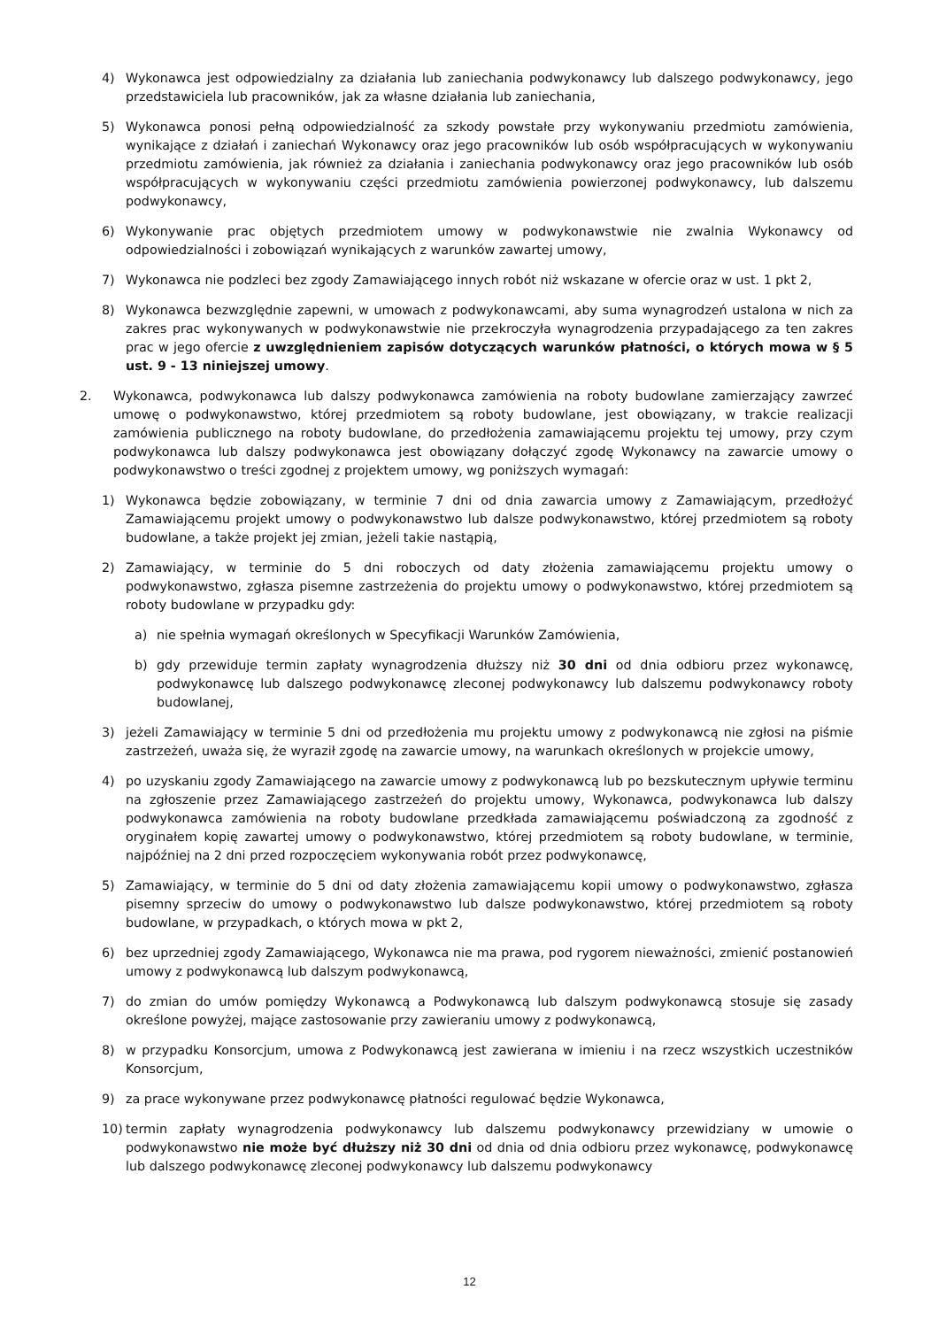4) Wykonawca jest odpowiedzialny za działania lub zaniechania podwykonawcy lub dalszego podwykonawcy, jego przedstawiciela lub pracowników, jak za własne działania lub zaniechania,
5) Wykonawca ponosi pełną odpowiedzialność za szkody powstałe przy wykonywaniu przedmiotu zamówienia, wynikające z działań i zaniechań Wykonawcy oraz jego pracowników lub osób współpracujących w wykonywaniu przedmiotu zamówienia, jak również za działania i zaniechania podwykonawcy oraz jego pracowników lub osób współpracujących w wykonywaniu części przedmiotu zamówienia powierzonej podwykonawcy, lub dalszemu podwykonawcy,
6) Wykonywanie prac objętych przedmiotem umowy w podwykonawstwie nie zwalnia Wykonawcy od odpowiedzialności i zobowiązań wynikających z warunków zawartej umowy,
7) Wykonawca nie podzleci bez zgody Zamawiającego innych robót niż wskazane w ofercie oraz w ust. 1 pkt 2,
8) Wykonawca bezwzględnie zapewni, w umowach z podwykonawcami, aby suma wynagrodzeń ustalona w nich za zakres prac wykonywanych w podwykonawstwie nie przekroczyła wynagrodzenia przypadającego za ten zakres prac w jego ofercie z uwzględnieniem zapisów dotyczących warunków płatności, o których mowa w § 5 ust. 9 - 13 niniejszej umowy.
2. Wykonawca, podwykonawca lub dalszy podwykonawca zamówienia na roboty budowlane zamierzający zawrzeć umowę o podwykonawstwo, której przedmiotem są roboty budowlane, jest obowiązany, w trakcie realizacji zamówienia publicznego na roboty budowlane, do przedłożenia zamawiającemu projektu tej umowy, przy czym podwykonawca lub dalszy podwykonawca jest obowiązany dołączyć zgodę Wykonawcy na zawarcie umowy o podwykonawstwo o treści zgodnej z projektem umowy, wg poniższych wymagań:
1) Wykonawca będzie zobowiązany, w terminie 7 dni od dnia zawarcia umowy z Zamawiającym, przedłożyć Zamawiającemu projekt umowy o podwykonawstwo lub dalsze podwykonawstwo, której przedmiotem są roboty budowlane, a także projekt jej zmian, jeżeli takie nastąpią,
2) Zamawiający, w terminie do 5 dni roboczych od daty złożenia zamawiającemu projektu umowy o podwykonawstwo, zgłasza pisemne zastrzeżenia do projektu umowy o podwykonawstwo, której przedmiotem są roboty budowlane w przypadku gdy:
a) nie spełnia wymagań określonych w Specyfikacji Warunków Zamówienia,
b) gdy przewiduje termin zapłaty wynagrodzenia dłuższy niż 30 dni od dnia odbioru przez wykonawcę, podwykonawcę lub dalszego podwykonawcę zleconej podwykonawcy lub dalszemu podwykonawcy roboty budowlanej,
3) jeżeli Zamawiający w terminie 5 dni od przedłożenia mu projektu umowy z podwykonawcą nie zgłosi na piśmie zastrzeżeń, uważa się, że wyraził zgodę na zawarcie umowy, na warunkach określonych w projekcie umowy,
4) po uzyskaniu zgody Zamawiającego na zawarcie umowy z podwykonawcą lub po bezskutecznym upływie terminu na zgłoszenie przez Zamawiającego zastrzeżeń do projektu umowy, Wykonawca, podwykonawca lub dalszy podwykonawca zamówienia na roboty budowlane przedkłada zamawiającemu poświadczoną za zgodność z oryginałem kopię zawartej umowy o podwykonawstwo, której przedmiotem są roboty budowlane, w terminie, najpóźniej na 2 dni przed rozpoczęciem wykonywania robót przez podwykonawcę,
5) Zamawiający, w terminie do 5 dni od daty złożenia zamawiającemu kopii umowy o podwykonawstwo, zgłasza pisemny sprzeciw do umowy o podwykonawstwo lub dalsze podwykonawstwo, której przedmiotem są roboty budowlane, w przypadkach, o których mowa w pkt 2,
6) bez uprzedniej zgody Zamawiającego, Wykonawca nie ma prawa, pod rygorem nieważności, zmienić postanowień umowy z podwykonawcą lub dalszym podwykonawcą,
7) do zmian do umów pomiędzy Wykonawcą a Podwykonawcą lub dalszym podwykonawcą stosuje się zasady określone powyżej, mające zastosowanie przy zawieraniu umowy z podwykonawcą,
8) w przypadku Konsorcjum, umowa z Podwykonawcą jest zawierana w imieniu i na rzecz wszystkich uczestników Konsorcjum,
9) za prace wykonywane przez podwykonawcę płatności regulować będzie Wykonawca,
10) termin zapłaty wynagrodzenia podwykonawcy lub dalszemu podwykonawcy przewidziany w umowie o podwykonawstwo nie może być dłuższy niż 30 dni od dnia od dnia odbioru przez wykonawcę, podwykonawcę lub dalszego podwykonawcę zleconej podwykonawcy lub dalszemu podwykonawcy
12